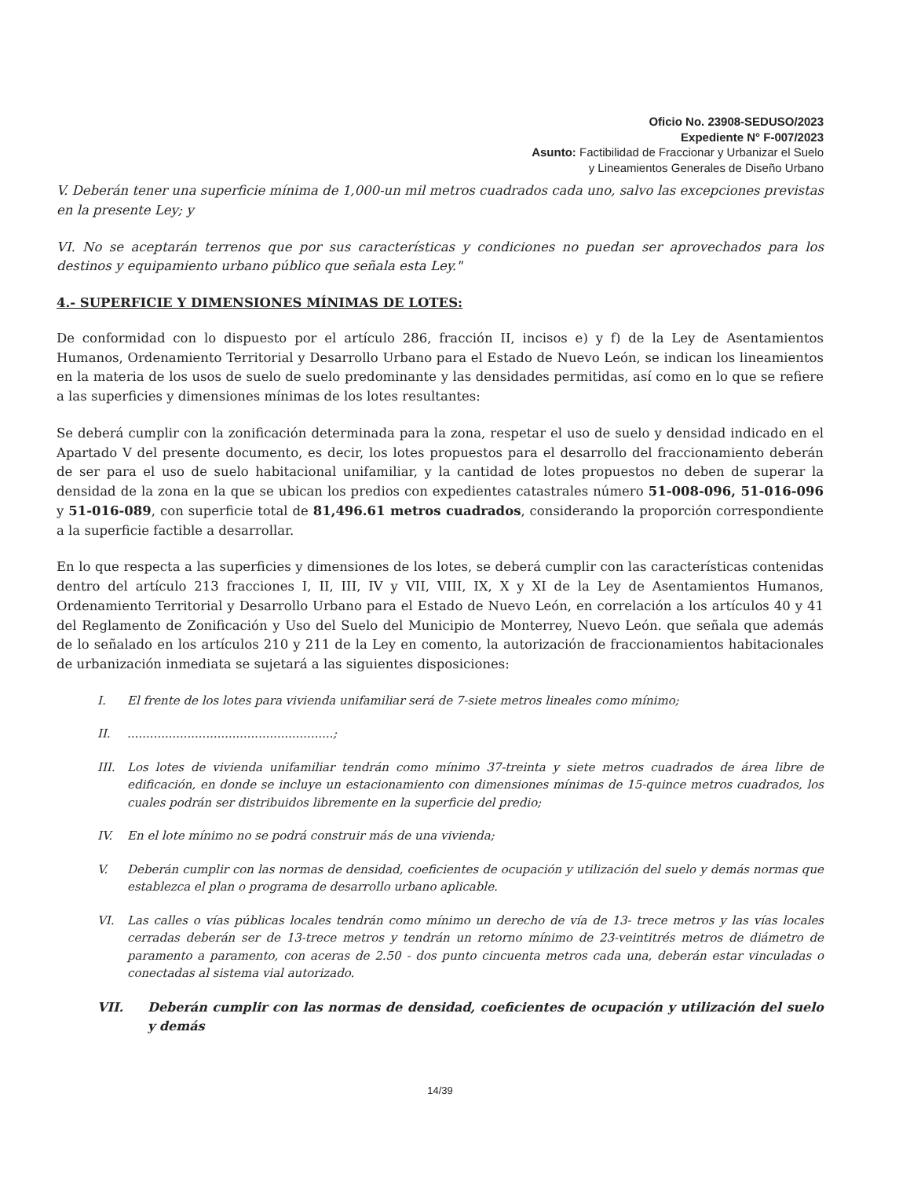Oficio No. 23908-SEDUSO/2023
Expediente N° F-007/2023
Asunto: Factibilidad de Fraccionar y Urbanizar el Suelo
y Lineamientos Generales de Diseño Urbano
V. Deberán tener una superficie mínima de 1,000-un mil metros cuadrados cada uno, salvo las excepciones previstas en la presente Ley; y
VI. No se aceptarán terrenos que por sus características y condiciones no puedan ser aprovechados para los destinos y equipamiento urbano público que señala esta Ley."
4.- SUPERFICIE Y DIMENSIONES MÍNIMAS DE LOTES:
De conformidad con lo dispuesto por el artículo 286, fracción II, incisos e) y f) de la Ley de Asentamientos Humanos, Ordenamiento Territorial y Desarrollo Urbano para el Estado de Nuevo León, se indican los lineamientos en la materia de los usos de suelo de suelo predominante y las densidades permitidas, así como en lo que se refiere a las superficies y dimensiones mínimas de los lotes resultantes:
Se deberá cumplir con la zonificación determinada para la zona, respetar el uso de suelo y densidad indicado en el Apartado V del presente documento, es decir, los lotes propuestos para el desarrollo del fraccionamiento deberán de ser para el uso de suelo habitacional unifamiliar, y la cantidad de lotes propuestos no deben de superar la densidad de la zona en la que se ubican los predios con expedientes catastrales número 51-008-096, 51-016-096 y 51-016-089, con superficie total de 81,496.61 metros cuadrados, considerando la proporción correspondiente a la superficie factible a desarrollar.
En lo que respecta a las superficies y dimensiones de los lotes, se deberá cumplir con las características contenidas dentro del artículo 213 fracciones I, II, III, IV y VII, VIII, IX, X y XI de la Ley de Asentamientos Humanos, Ordenamiento Territorial y Desarrollo Urbano para el Estado de Nuevo León, en correlación a los artículos 40 y 41 del Reglamento de Zonificación y Uso del Suelo del Municipio de Monterrey, Nuevo León. que señala que además de lo señalado en los artículos 210 y 211 de la Ley en comento, la autorización de fraccionamientos habitacionales de urbanización inmediata se sujetará a las siguientes disposiciones:
I. El frente de los lotes para vivienda unifamiliar será de 7-siete metros lineales como mínimo;
II........................................................;
III. Los lotes de vivienda unifamiliar tendrán como mínimo 37-treinta y siete metros cuadrados de área libre de edificación, en donde se incluye un estacionamiento con dimensiones mínimas de 15-quince metros cuadrados, los cuales podrán ser distribuidos libremente en la superficie del predio;
IV. En el lote mínimo no se podrá construir más de una vivienda;
V. Deberán cumplir con las normas de densidad, coeficientes de ocupación y utilización del suelo y demás normas que establezca el plan o programa de desarrollo urbano aplicable.
VI. Las calles o vías públicas locales tendrán como mínimo un derecho de vía de 13- trece metros y las vías locales cerradas deberán ser de 13-trece metros y tendrán un retorno mínimo de 23-veintitrés metros de diámetro de paramento a paramento, con aceras de 2.50 - dos punto cincuenta metros cada una, deberán estar vinculadas o conectadas al sistema vial autorizado.
VII. Deberán cumplir con las normas de densidad, coeficientes de ocupación y utilización del suelo y demás
14/39